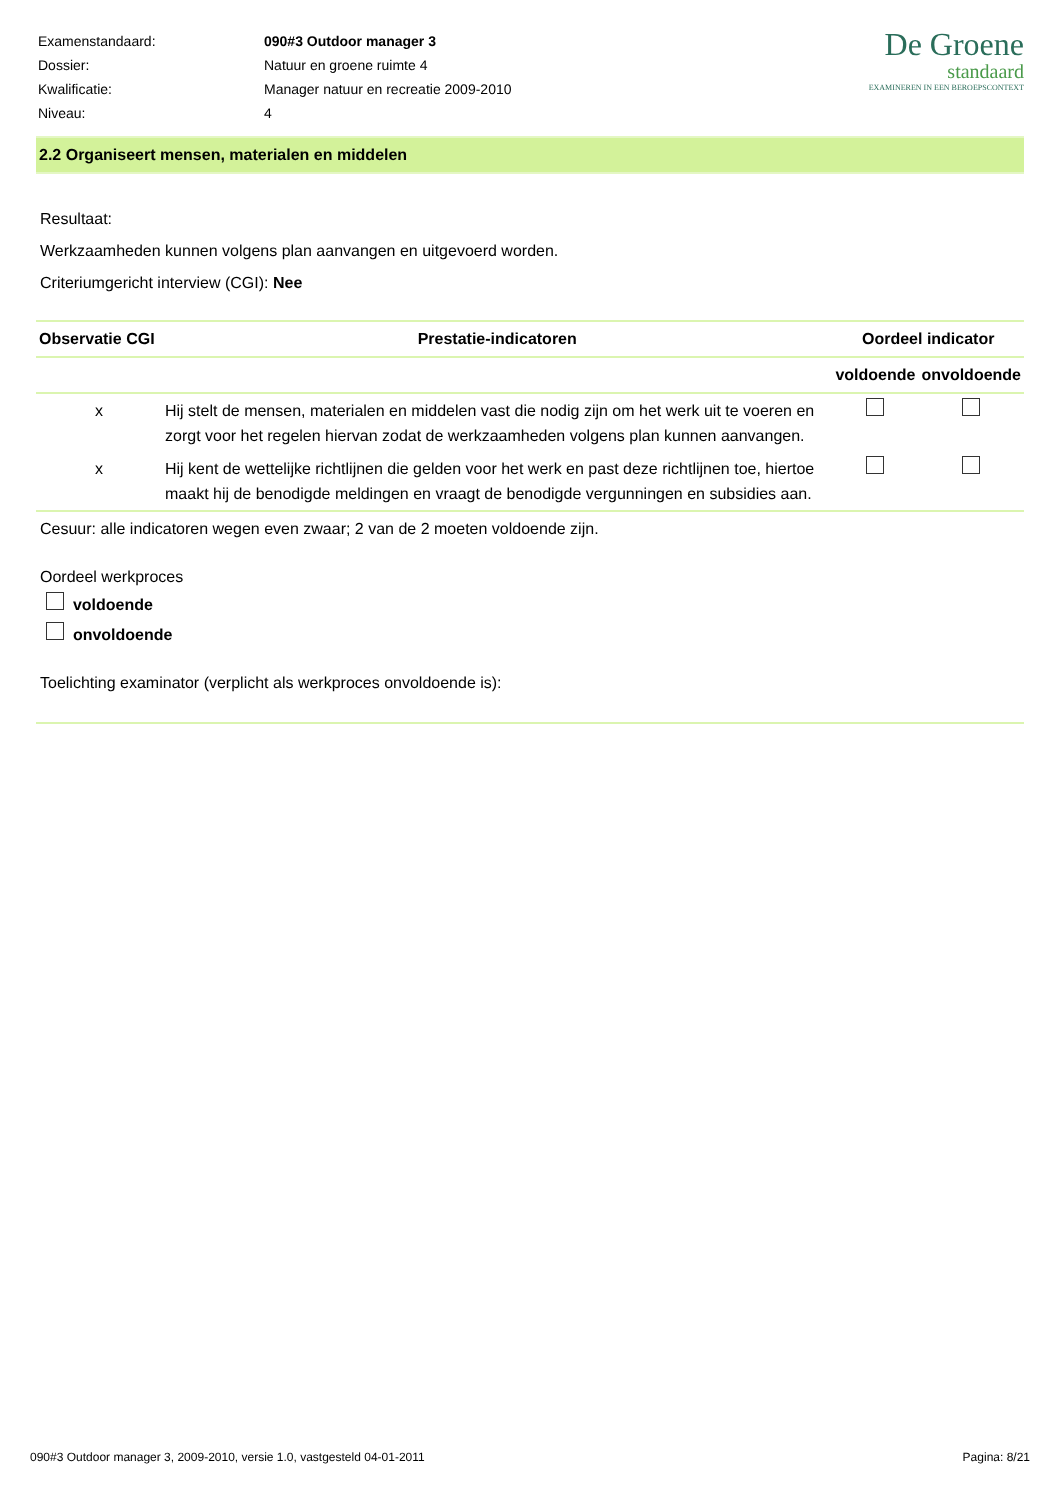| Examenstandaard: | 090#3 Outdoor manager 3 |
| Dossier: | Natuur en groene ruimte 4 |
| Kwalificatie: | Manager natuur en recreatie 2009-2010 |
| Niveau: | 4 |
De Groene
standaard
EXAMINEREN IN EEN BEROEPSCONTEXT
2.2 Organiseert mensen, materialen en middelen
Resultaat:
Werkzaamheden kunnen volgens plan aanvangen en uitgevoerd worden.
Criteriumgericht interview (CGI): Nee
| Observatie CGI | Prestatie-indicatoren | Oordeel indicator | |
| --- | --- | --- | --- |
| | | voldoende | onvoldoende |
| x | Hij stelt de mensen, materialen en middelen vast die nodig zijn om het werk uit te voeren en zorgt voor het regelen hiervan zodat de werkzaamheden volgens plan kunnen aanvangen. | | |
| x | Hij kent de wettelijke richtlijnen die gelden voor het werk en past deze richtlijnen toe, hiertoe maakt hij de benodigde meldingen en vraagt de benodigde vergunningen en subsidies aan. | | |
Cesuur: alle indicatoren wegen even zwaar; 2 van de 2 moeten voldoende zijn.
Oordeel werkproces
voldoende
onvoldoende
Toelichting examinator (verplicht als werkproces onvoldoende is):
090#3 Outdoor manager 3, 2009-2010, versie 1.0, vastgesteld 04-01-2011 Pagina: 8/21